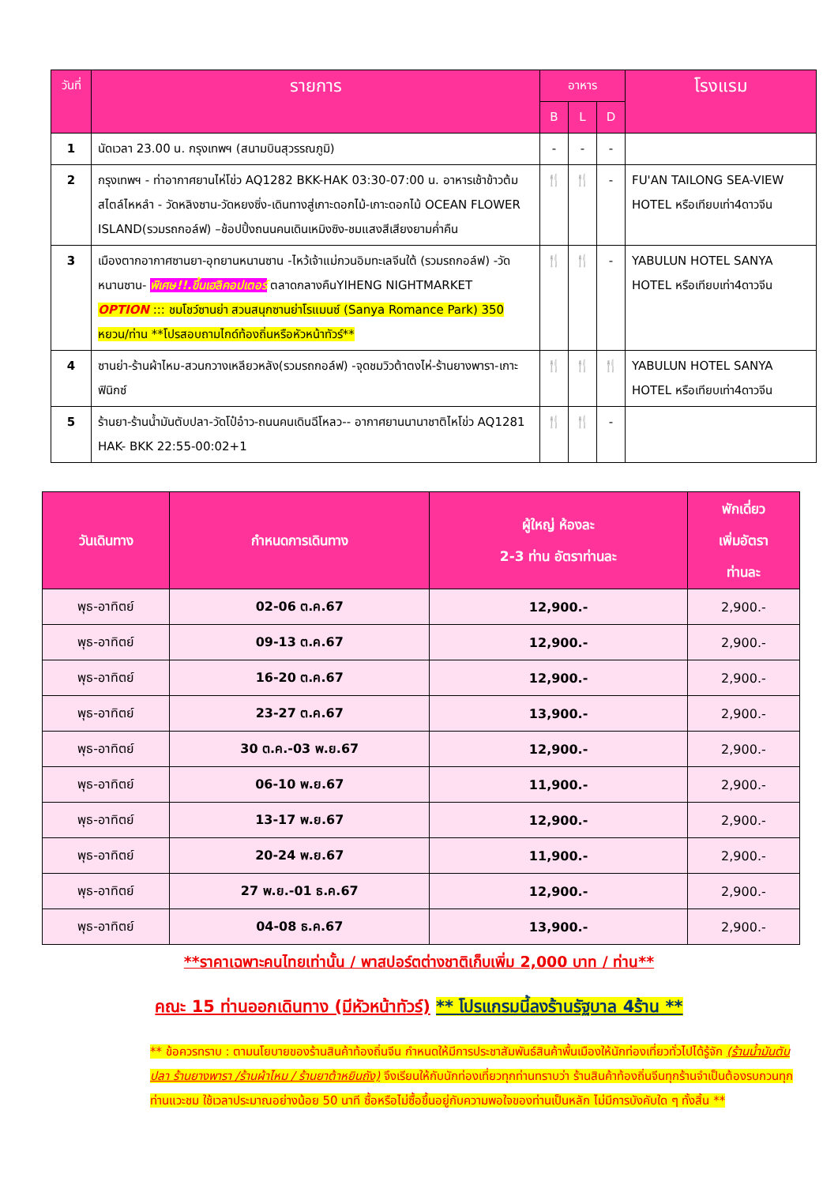| วันที่ | รายการ | อาหาร | | | โรงแรม |
| --- | --- | --- | --- | --- | --- |
| | | B | L | D | |
| 1 | นัดเวลา 23.00 น. กรุงเทพฯ (สนามบินสุวรรณภูมิ) | - | - | - | |
| 2 | กรุงเทพฯ - ท่าอากาศยานไห่โข่ว AQ1282 BKK-HAK 03:30-07:00 น. อาหารเช้าข้าวต้มสไตล์ไหหลำ - วัดหลิงซาน-วัดหยงซิ่ง-เดินทางสู่เกาะดอกไม้-เกาะดอกไม้ OCEAN FLOWER ISLAND(รวมรถกอล์ฟ) –ช้อปปิ้งถนนคนเดินเหมิงซิง-ชมแสงสีเสียงยามค่ำคืน | 🍴 | 🍴 | - | FU'AN TAILONG SEA-VIEW HOTEL หรือเทียบเท่า4ดาวจีน |
| 3 | เมืองตากอากาศซานยา-อุทยานหนานซาน -ไหว้เจ้าแม่กวนอิมทะเลจีนใต้ (รวมรถกอล์ฟ) -วัดหนานซาน- พิเศษ!!.ขึ้นเฮลิคอปเตอร์ ตลาดกลางคืนYIHENG NIGHTMARKET OPTION ::: ชมโชว์ซานย่า สวนสนุกซานย่าโรแมนซ์ (Sanya Romance Park) 350 หยวน/ท่าน **โปรสอบถามไกด์ท้องถิ่นหรือหัวหน้าทัวร์** | 🍴 | 🍴 | - | YABULUN HOTEL SANYA HOTEL หรือเทียบเท่า4ดาวจีน |
| 4 | ซานย่า-ร้านผ้าไหม-สวนกวางเหลียวหลัง(รวมรถกอล์ฟ) -จุดชมวิวต้าตงไห่-ร้านยางพารา-เกาะฟินิกซ์ | 🍴 | 🍴 | 🍴 | YABULUN HOTEL SANYA HOTEL หรือเทียบเท่า4ดาวจีน |
| 5 | ร้านยา-ร้านน้ำมันตับปลา-วัดโป๋อ๋าว-ถนนคนเดินฉีโหลว-- อากาศยานนานาชาติไหโข่ว AQ1281 HAK- BKK 22:55-00:02+1 | 🍴 | 🍴 | - | |
| วันเดินทาง | กำหนดการเดินทาง | ผู้ใหญ่ ห้องละ 2-3 ท่าน อัตราท่านละ | พักเดี่ยว เพิ่มอัตรา ท่านละ |
| --- | --- | --- | --- |
| พุธ-อาทิตย์ | 02-06 ต.ค.67 | 12,900.- | 2,900.- |
| พุธ-อาทิตย์ | 09-13 ต.ค.67 | 12,900.- | 2,900.- |
| พุธ-อาทิตย์ | 16-20 ต.ค.67 | 12,900.- | 2,900.- |
| พุธ-อาทิตย์ | 23-27 ต.ค.67 | 13,900.- | 2,900.- |
| พุธ-อาทิตย์ | 30 ต.ค.-03 พ.ย.67 | 12,900.- | 2,900.- |
| พุธ-อาทิตย์ | 06-10 พ.ย.67 | 11,900.- | 2,900.- |
| พุธ-อาทิตย์ | 13-17 พ.ย.67 | 12,900.- | 2,900.- |
| พุธ-อาทิตย์ | 20-24 พ.ย.67 | 11,900.- | 2,900.- |
| พุธ-อาทิตย์ | 27 พ.ย.-01 ธ.ค.67 | 12,900.- | 2,900.- |
| พุธ-อาทิตย์ | 04-08 ธ.ค.67 | 13,900.- | 2,900.- |
**ราคาเฉพาะคนไทยเท่านั้น / พาสปอร์ตต่างชาติเก็บเพิ่ม 2,000 บาท / ท่าน**
คณะ 15 ท่านออกเดินทาง (มีหัวหน้าทัวร์) ** โปรแกรมนี้ลงร้านรัฐบาล 4ร้าน **
** ข้อควรทราบ : ตามนโยบายของร้านสินค้าท้องถิ่นจีน กำหนดให้มีการประชาสัมพันธ์สินค้าพื้นเมืองให้นักท่องเที่ยวทั่วไปได้รู้จัก (ร้านน้ำมันตับปลา ร้านยางพารา /ร้านผ้าไหม / ร้านยาต้าหยินถัง) จึงเรียนให้กับนักท่องเที่ยวทุกท่านทราบว่า ร้านสินค้าท้องถิ่นจีนทุกร้านจำเป็นต้องรบกวนทุกท่านแวะชม ใช้เวลาประมาณอย่างน้อย 50 นาที ซื้อหรือไม่ซื้อขึ้นอยู่กับความพอใจของท่านเป็นหลัก ไม่มีการบังคับใด ๆ ทั้งสิ้น **